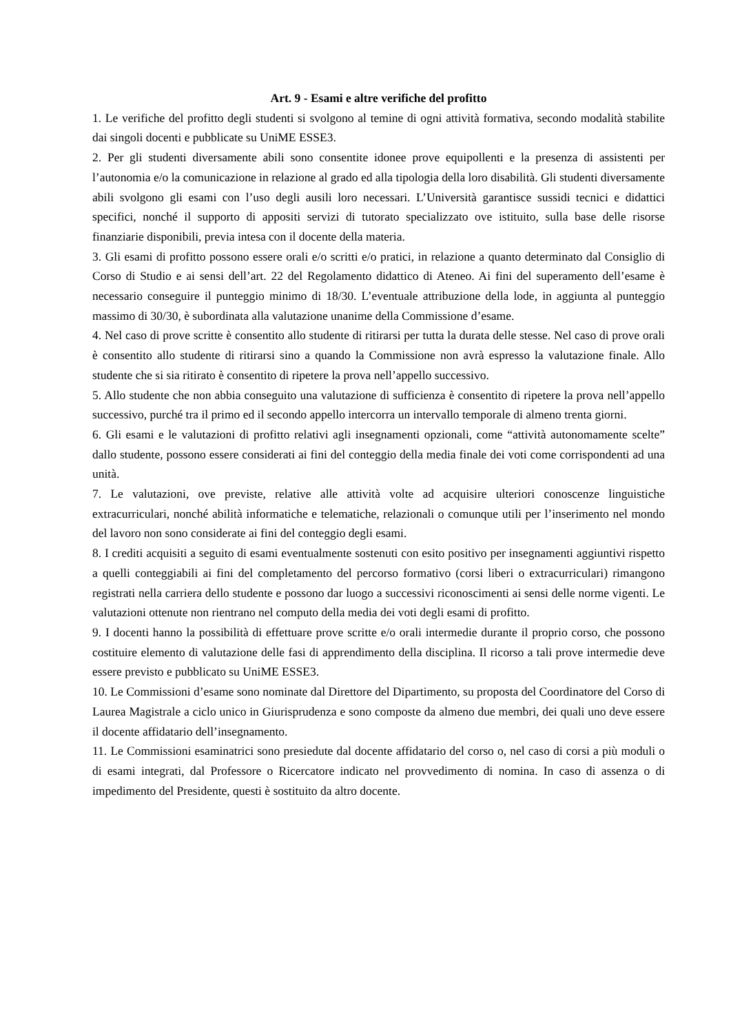Art. 9 - Esami e altre verifiche del profitto
1. Le verifiche del profitto degli studenti si svolgono al temine di ogni attività formativa, secondo modalità stabilite dai singoli docenti e pubblicate su UniME ESSE3.
2. Per gli studenti diversamente abili sono consentite idonee prove equipollenti e la presenza di assistenti per l’autonomia e/o la comunicazione in relazione al grado ed alla tipologia della loro disabilità. Gli studenti diversamente abili svolgono gli esami con l’uso degli ausili loro necessari. L’Università garantisce sussidi tecnici e didattici specifici, nonché il supporto di appositi servizi di tutorato specializzato ove istituito, sulla base delle risorse finanziarie disponibili, previa intesa con il docente della materia.
3. Gli esami di profitto possono essere orali e/o scritti e/o pratici, in relazione a quanto determinato dal Consiglio di Corso di Studio e ai sensi dell’art. 22 del Regolamento didattico di Ateneo. Ai fini del superamento dell’esame è necessario conseguire il punteggio minimo di 18/30. L’eventuale attribuzione della lode, in aggiunta al punteggio massimo di 30/30, è subordinata alla valutazione unanime della Commissione d’esame.
4. Nel caso di prove scritte è consentito allo studente di ritirarsi per tutta la durata delle stesse. Nel caso di prove orali è consentito allo studente di ritirarsi sino a quando la Commissione non avrà espresso la valutazione finale. Allo studente che si sia ritirato è consentito di ripetere la prova nell’appello successivo.
5. Allo studente che non abbia conseguito una valutazione di sufficienza è consentito di ripetere la prova nell’appello successivo, purché tra il primo ed il secondo appello intercorra un intervallo temporale di almeno trenta giorni.
6. Gli esami e le valutazioni di profitto relativi agli insegnamenti opzionali, come “attività autonomamente scelte” dallo studente, possono essere considerati ai fini del conteggio della media finale dei voti come corrispondenti ad una unità.
7. Le valutazioni, ove previste, relative alle attività volte ad acquisire ulteriori conoscenze linguistiche extracurriculari, nonché abilità informatiche e telematiche, relazionali o comunque utili per l’inserimento nel mondo del lavoro non sono considerate ai fini del conteggio degli esami.
8. I crediti acquisiti a seguito di esami eventualmente sostenuti con esito positivo per insegnamenti aggiuntivi rispetto a quelli conteggiabili ai fini del completamento del percorso formativo (corsi liberi o extracurriculari) rimangono registrati nella carriera dello studente e possono dar luogo a successivi riconoscimenti ai sensi delle norme vigenti. Le valutazioni ottenute non rientrano nel computo della media dei voti degli esami di profitto.
9. I docenti hanno la possibilità di effettuare prove scritte e/o orali intermedie durante il proprio corso, che possono costituire elemento di valutazione delle fasi di apprendimento della disciplina. Il ricorso a tali prove intermedie deve essere previsto e pubblicato su UniME ESSE3.
10. Le Commissioni d’esame sono nominate dal Direttore del Dipartimento, su proposta del Coordinatore del Corso di Laurea Magistrale a ciclo unico in Giurisprudenza e sono composte da almeno due membri, dei quali uno deve essere il docente affidatario dell’insegnamento.
11. Le Commissioni esaminatrici sono presiedute dal docente affidatario del corso o, nel caso di corsi a più moduli o di esami integrati, dal Professore o Ricercatore indicato nel provvedimento di nomina. In caso di assenza o di impedimento del Presidente, questi è sostituito da altro docente.